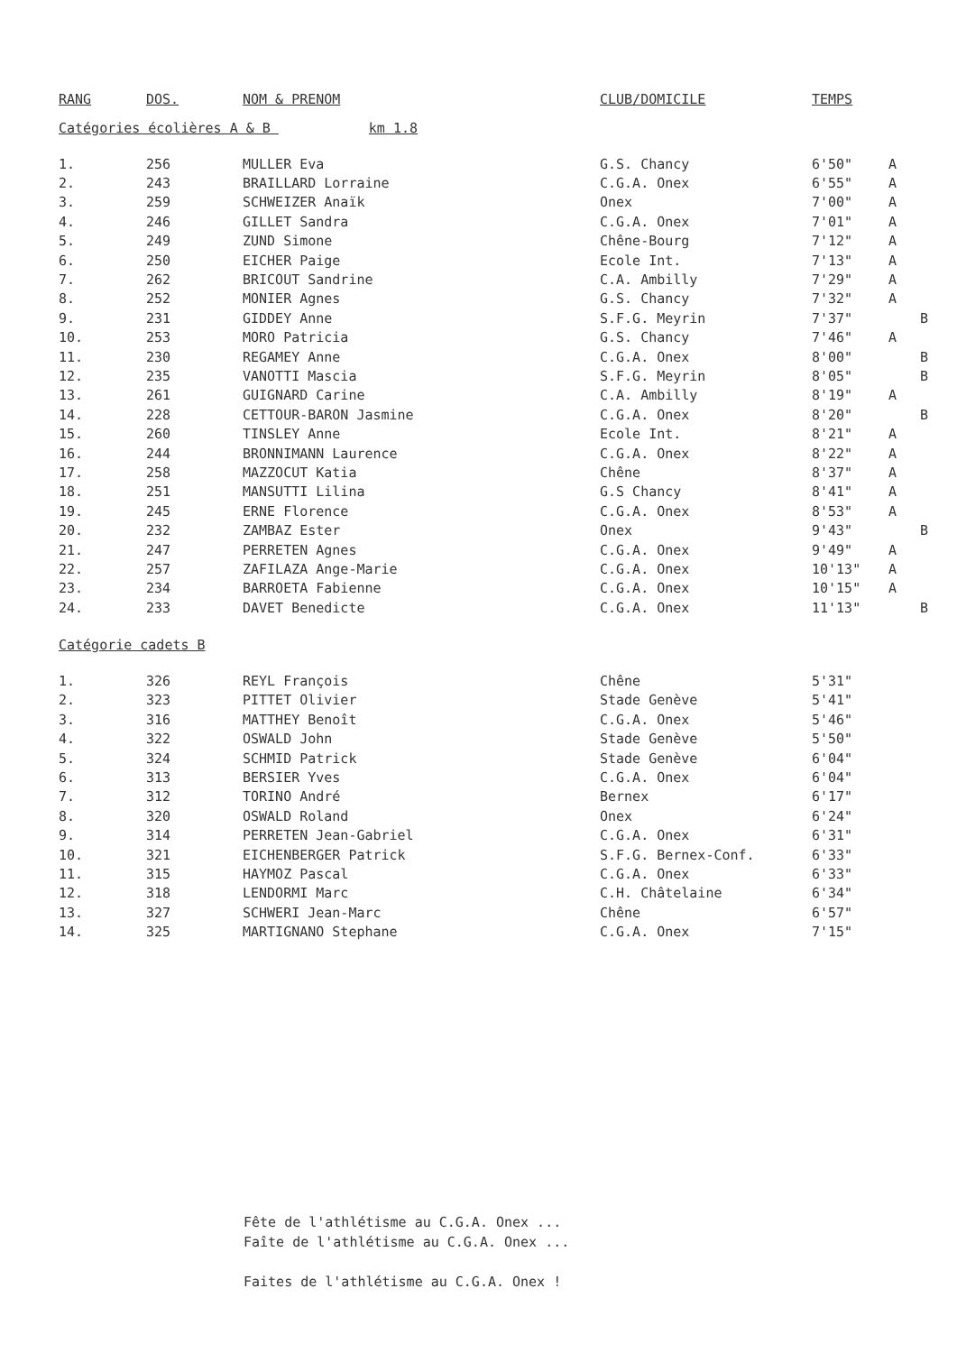| RANG | DOS. | NOM & PRENOM | CLUB/DOMICILE | TEMPS | | |
| --- | --- | --- | --- | --- | --- | --- |
Catégories écolières A & B km 1.8
| 1. | 256 | MULLER Eva | G.S. Chancy | 6'50" | A | |
| 2. | 243 | BRAILLARD Lorraine | C.G.A. Onex | 6'55" | A | |
| 3. | 259 | SCHWEIZER Anaïk | Onex | 7'00" | A | |
| 4. | 246 | GILLET Sandra | C.G.A. Onex | 7'01" | A | |
| 5. | 249 | ZUND Simone | Chêne-Bourg | 7'12" | A | |
| 6. | 250 | EICHER Paige | Ecole Int. | 7'13" | A | |
| 7. | 262 | BRICOUT Sandrine | C.A. Ambilly | 7'29" | A | |
| 8. | 252 | MONIER Agnes | G.S. Chancy | 7'32" | A | |
| 9. | 231 | GIDDEY Anne | S.F.G. Meyrin | 7'37" | | B |
| 10. | 253 | MORO Patricia | G.S. Chancy | 7'46" | A | |
| 11. | 230 | REGAMEY Anne | C.G.A. Onex | 8'00" | | B |
| 12. | 235 | VANOTTI Mascia | S.F.G. Meyrin | 8'05" | | B |
| 13. | 261 | GUIGNARD Carine | C.A. Ambilly | 8'19" | A | |
| 14. | 228 | CETTOUR-BARON Jasmine | C.G.A. Onex | 8'20" | | B |
| 15. | 260 | TINSLEY Anne | Ecole Int. | 8'21" | A | |
| 16. | 244 | BRONNIMANN Laurence | C.G.A. Onex | 8'22" | A | |
| 17. | 258 | MAZZOCUT Katia | Chêne | 8'37" | A | |
| 18. | 251 | MANSUTTI Lilina | G.S Chancy | 8'41" | A | |
| 19. | 245 | ERNE Florence | C.G.A. Onex | 8'53" | A | |
| 20. | 232 | ZAMBAZ Ester | Onex | 9'43" | | B |
| 21. | 247 | PERRETEN Agnes | C.G.A. Onex | 9'49" | A | |
| 22. | 257 | ZAFILAZA Ange-Marie | C.G.A. Onex | 10'13" | A | |
| 23. | 234 | BARROETA Fabienne | C.G.A. Onex | 10'15" | A | |
| 24. | 233 | DAVET Benedicte | C.G.A. Onex | 11'13" | | B |
Catégorie cadets B
| 1. | 326 | REYL François | Chêne | 5'31" |
| 2. | 323 | PITTET Olivier | Stade Genève | 5'41" |
| 3. | 316 | MATTHEY Benoît | C.G.A. Onex | 5'46" |
| 4. | 322 | OSWALD John | Stade Genève | 5'50" |
| 5. | 324 | SCHMID Patrick | Stade Genève | 6'04" |
| 6. | 313 | BERSIER Yves | C.G.A. Onex | 6'04" |
| 7. | 312 | TORINO André | Bernex | 6'17" |
| 8. | 320 | OSWALD Roland | Onex | 6'24" |
| 9. | 314 | PERRETEN Jean-Gabriel | C.G.A. Onex | 6'31" |
| 10. | 321 | EICHENBERGER Patrick | S.F.G. Bernex-Conf. | 6'33" |
| 11. | 315 | HAYMOZ Pascal | C.G.A. Onex | 6'33" |
| 12. | 318 | LENDORMI Marc | C.H. Châtelaine | 6'34" |
| 13. | 327 | SCHWERI Jean-Marc | Chêne | 6'57" |
| 14. | 325 | MARTIGNANO Stephane | C.G.A. Onex | 7'15" |
Fête de l'athlétisme au C.G.A. Onex ...
Faîte de l'athlétisme au C.G.A. Onex ...
Faites de l'athlétisme au C.G.A. Onex !